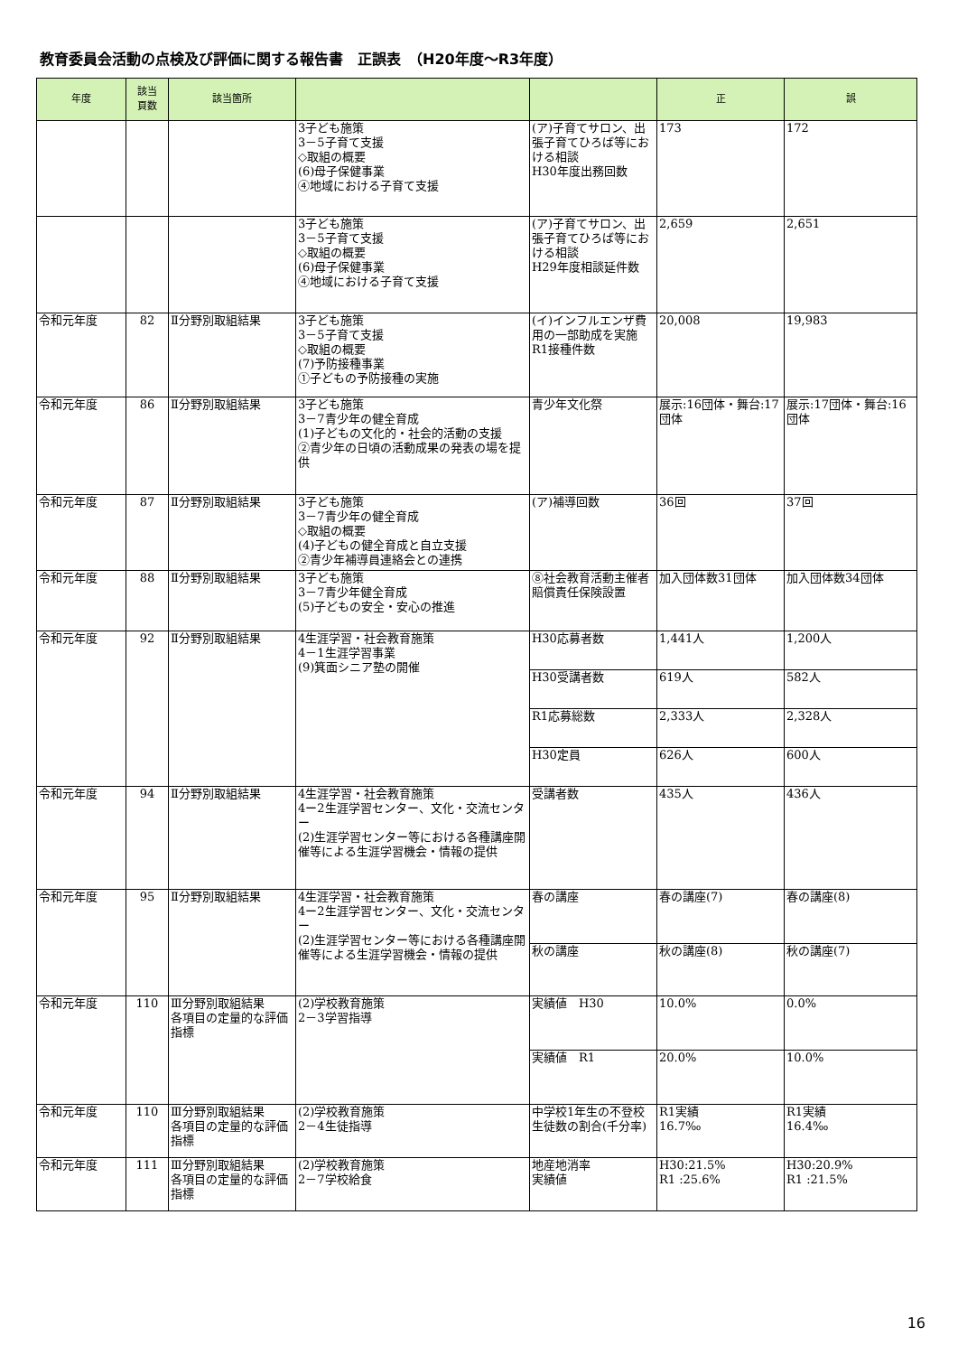教育委員会活動の点検及び評価に関する報告書　正誤表　（H20年度～R3年度）
| 年度 | 該当 頁数 | 該当箇所 | | | 正 | 誤 |
| --- | --- | --- | --- | --- | --- | --- |
| | | | 3子ども施策 3－5子育て支援 ◇取組の概要 (6)母子保健事業 ④地域における子育て支援 | (ア)子育てサロン、出張子育てひろば等における相談 H30年度出務回数 | 173 | 172 |
| | | | 3子ども施策 3－5子育て支援 ◇取組の概要 (6)母子保健事業 ④地域における子育て支援 | (ア)子育てサロン、出張子育てひろば等における相談 H29年度相談延件数 | 2,659 | 2,651 |
| 令和元年度 | 82 | Ⅱ分野別取組結果 | 3子ども施策 3－5子育て支援 ◇取組の概要 (7)予防接種事業 ①子どもの予防接種の実施 | (イ)インフルエンザ費用の一部助成を実施 R1接種件数 | 20,008 | 19,983 |
| 令和元年度 | 86 | Ⅱ分野別取組結果 | 3子ども施策 3－7青少年の健全育成 (1)子どもの文化的・社会的活動の支援 ②青少年の日頃の活動成果の発表の場を提供 | 青少年文化祭 | 展示:16団体・舞台:17団体 | 展示:17団体・舞台:16団体 |
| 令和元年度 | 87 | Ⅱ分野別取組結果 | 3子ども施策 3－7青少年の健全育成 ◇取組の概要 (4)子どもの健全育成と自立支援 ②青少年補導員連絡会との連携 | (ア)補導回数 | 36回 | 37回 |
| 令和元年度 | 88 | Ⅱ分野別取組結果 | 3子ども施策 3－7青少年健全育成 (5)子どもの安全・安心の推進 | ⑧社会教育活動主催者賠償責任保険設置 | 加入団体数31団体 | 加入団体数34団体 |
| 令和元年度 | 92 | Ⅱ分野別取組結果 | 4生涯学習・社会教育施策 4－1生涯学習事業 (9)箕面シニア塾の開催 | H30応募者数 | 1,441人 | 1,200人 |
| | | | | H30受講者数 | 619人 | 582人 |
| | | | | R1応募総数 | 2,333人 | 2,328人 |
| | | | | H30定員 | 626人 | 600人 |
| 令和元年度 | 94 | Ⅱ分野別取組結果 | 4生涯学習・社会教育施策 4ー2生涯学習センター、文化・交流センター (2)生涯学習センター等における各種講座開催等による生涯学習機会・情報の提供 | 受講者数 | 435人 | 436人 |
| 令和元年度 | 95 | Ⅱ分野別取組結果 | 4生涯学習・社会教育施策 4ー2生涯学習センター、文化・交流センター (2)生涯学習センター等における各種講座開催等による生涯学習機会・情報の提供 | 春の講座 | 春の講座(7) | 春の講座(8) |
| | | | | 秋の講座 | 秋の講座(8) | 秋の講座(7) |
| 令和元年度 | 110 | Ⅲ分野別取組結果 各項目の定量的な評価指標 | (2)学校教育施策 2－3学習指導 | 実績値 H30 | 10.0% | 0.0% |
| | | | | 実績値 R1 | 20.0% | 10.0% |
| 令和元年度 | 110 | Ⅲ分野別取組結果 各項目の定量的な評価指標 | (2)学校教育施策 2－4生徒指導 | 中学校1年生の不登校生徒数の割合(千分率) | R1実績 16.7‰ | R1実績 16.4‰ |
| 令和元年度 | 111 | Ⅲ分野別取組結果 各項目の定量的な評価指標 | (2)学校教育施策 2－7学校給食 | 地産地消率 実績値 | H30:21.5% R1 :25.6% | H30:20.9% R1 :21.5% |
16